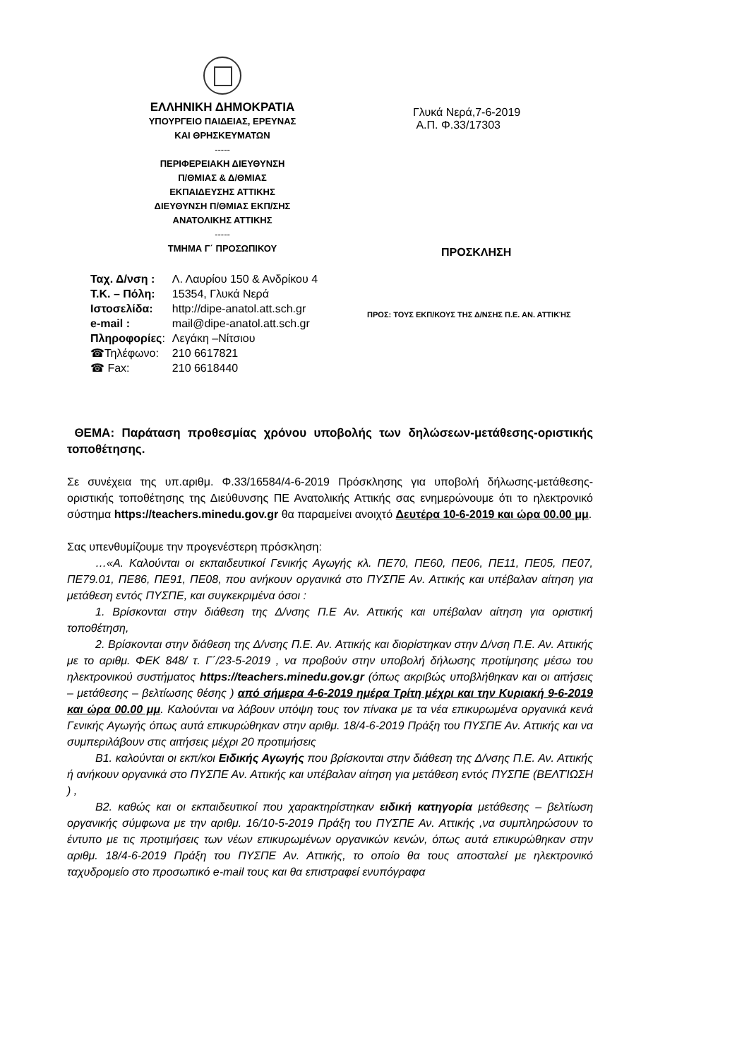ΕΛΛΗΝΙΚΗ ΔΗΜΟΚΡΑΤΙΑ
ΥΠΟΥΡΓΕΙΟ ΠΑΙΔΕΙΑΣ, ΕΡΕΥΝΑΣ
ΚΑΙ ΘΡΗΣΚΕΥΜΑΤΩΝ
-----
ΠΕΡΙΦΕΡΕΙΑΚΗ ΔΙΕΥΘΥΝΣΗ
Π/ΘΜΙΑΣ & Δ/ΘΜΙΑΣ
ΕΚΠΑΙΔΕΥΣΗΣ ΑΤΤΙΚΗΣ
ΔΙΕΥΘΥΝΣΗ Π/ΘΜΙΑΣ ΕΚΠ/ΣΗΣ
ΑΝΑΤΟΛΙΚΗΣ ΑΤΤΙΚΗΣ
-----
ΤΜΗΜΑ Γ΄ ΠΡΟΣΩΠΙΚΟΥ
Γλυκά Νερά,7-6-2019
Α.Π. Φ.33/17303
ΠΡΟΣΚΛΗΣΗ
| Ταχ. Δ/νση : | Λ. Λαυρίου 150 & Ανδρίκου 4 |
| Τ.Κ. – Πόλη: | 15354, Γλυκά Νερά |
| Ιστοσελίδα: | http://dipe-anatol.att.sch.gr |
| e-mail : | mail@dipe-anatol.att.sch.gr |
| Πληροφορίες : | Λεγάκη –Νίτσιου |
| ☎Τηλέφωνο: | 210 6617821 |
| ☎ Fax: | 210 6618440 |
ΠΡΟΣ: ΤΟΥΣ ΕΚΠ/ΚΟΥΣ ΤΗΣ Δ/ΝΣΗΣ Π.Ε. ΑΝ. ΑΤΤΙΚΉΣ
ΘΕΜΑ: Παράταση προθεσμίας χρόνου υποβολής των δηλώσεων-μετάθεσης-οριστικής τοποθέτησης.
Σε συνέχεια της υπ.αριθμ. Φ.33/16584/4-6-2019 Πρόσκλησης για υποβολή δήλωσης-μετάθεσης-οριστικής τοποθέτησης της Διεύθυνσης ΠΕ Ανατολικής Αττικής σας ενημερώνουμε ότι το ηλεκτρονικό σύστημα https://teachers.minedu.gov.gr θα παραμείνει ανοιχτό Δευτέρα 10-6-2019 και ώρα 00.00 μμ.
Σας υπενθυμίζουμε την προγενέστερη πρόσκληση:
…«Α. Καλούνται οι εκπαιδευτικοί Γενικής Αγωγής κλ. ΠΕ70, ΠΕ60, ΠΕ06, ΠΕ11, ΠΕ05, ΠΕ07, ΠΕ79.01, ΠΕ86, ΠΕ91, ΠΕ08, που ανήκουν οργανικά στο ΠΥΣΠΕ Αν. Αττικής και υπέβαλαν αίτηση για μετάθεση εντός ΠΥΣΠΕ, και συγκεκριμένα όσοι :
1. Βρίσκονται στην διάθεση της Δ/νσης Π.Ε Αν. Αττικής και υπέβαλαν αίτηση για οριστική τοποθέτηση,
2. Βρίσκονται στην διάθεση της Δ/νσης Π.Ε. Αν. Αττικής και διορίστηκαν στην Δ/νση Π.Ε. Αν. Αττικής με το αριθμ. ΦΕΚ 848/ τ. Γ΄/23-5-2019 , να προβούν στην υποβολή δήλωσης προτίμησης μέσω του ηλεκτρονικού συστήματος https://teachers.minedu.gov.gr (όπως ακριβώς υποβλήθηκαν και οι αιτήσεις – μετάθεσης – βελτίωσης θέσης ) από σήμερα 4-6-2019 ημέρα Τρίτη μέχρι και την Κυριακή 9-6-2019 και ώρα 00.00 μμ. Καλούνται να λάβουν υπόψη τους τον πίνακα με τα νέα επικυρωμένα οργανικά κενά Γενικής Αγωγής όπως αυτά επικυρώθηκαν στην αριθμ. 18/4-6-2019 Πράξη του ΠΥΣΠΕ Αν. Αττικής και να συμπεριλάβουν στις αιτήσεις μέχρι 20 προτιμήσεις
Β1. καλούνται οι εκπ/κοι Ειδικής Αγωγής που βρίσκονται στην διάθεση της Δ/νσης Π.Ε. Αν. Αττικής ή ανήκουν οργανικά στο ΠΥΣΠΕ Αν. Αττικής και υπέβαλαν αίτηση για μετάθεση εντός ΠΥΣΠΕ (ΒΕΛΤΊΩΣΗ ) ,
Β2. καθώς και οι εκπαιδευτικοί που χαρακτηρίστηκαν ειδική κατηγορία μετάθεσης – βελτίωση οργανικής σύμφωνα με την αριθμ. 16/10-5-2019 Πράξη του ΠΥΣΠΕ Αν. Αττικής ,να συμπληρώσουν το έντυπο με τις προτιμήσεις των νέων επικυρωμένων οργανικών κενών, όπως αυτά επικυρώθηκαν στην αριθμ. 18/4-6-2019 Πράξη του ΠΥΣΠΕ Αν. Αττικής, το οποίο θα τους αποσταλεί με ηλεκτρονικό ταχυδρομείο στο προσωπικό e-mail τους και θα επιστραφεί ενυπόγραφα